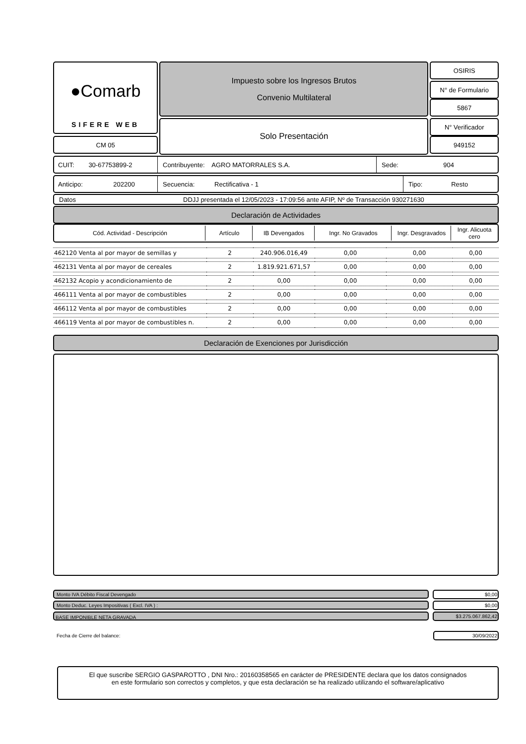●Comarb
SIFERE WEB
CM 05
Impuesto sobre los Ingresos Brutos
Convenio Multilateral
Solo Presentación
OSIRIS
N° de Formulario
5867
N° Verificador
949152
CUIT: 30-67753899-2
Contribuyente: AGRO MATORRALES S.A.
Sede: 904
Anticipo: 202200
Secuencia: Rectificativa - 1 Tipo: Resto
Datos
DDJJ presentada el 12/05/2023 - 17:09:56 ante AFIP, Nº de Transacción 930271630
Declaración de Actividades
| Cód. Actividad - Descripción | Artículo | IB Devengados | Ingr. No Gravados | Ingr. Desgravados | Ingr. Alicuota cero |
| --- | --- | --- | --- | --- | --- |
| 462120 Venta al por mayor de semillas y | 2 | 240.906.016,49 | 0,00 | 0,00 | 0,00 |
| 462131 Venta al por mayor de cereales | 2 | 1.819.921.671,57 | 0,00 | 0,00 | 0,00 |
| 462132 Acopio y acondicionamiento de | 2 | 0,00 | 0,00 | 0,00 | 0,00 |
| 466111 Venta al por mayor de combustibles | 2 | 0,00 | 0,00 | 0,00 | 0,00 |
| 466112 Venta al por mayor de combustibles | 2 | 0,00 | 0,00 | 0,00 | 0,00 |
| 466119 Venta al por mayor de combustibles n. | 2 | 0,00 | 0,00 | 0,00 | 0,00 |
Declaración de Exenciones por Jurisdicción
Monto IVA Débito Fiscal Devengado
$0,00
Monto Deduc. Leyes Impositivas ( Excl. IVA ) :
$0,00
BASE IMPONIBLE NETA GRAVADA
$3.275.067.862,42
Fecha de Cierre del balance: 30/09/2022
El que suscribe SERGIO GASPAROTTO , DNI Nro.: 20160358565 en carácter de PRESIDENTE declara que los datos consignados
en este formulario son correctos y completos, y que esta declaración se ha realizado utilizando el software/aplicativo